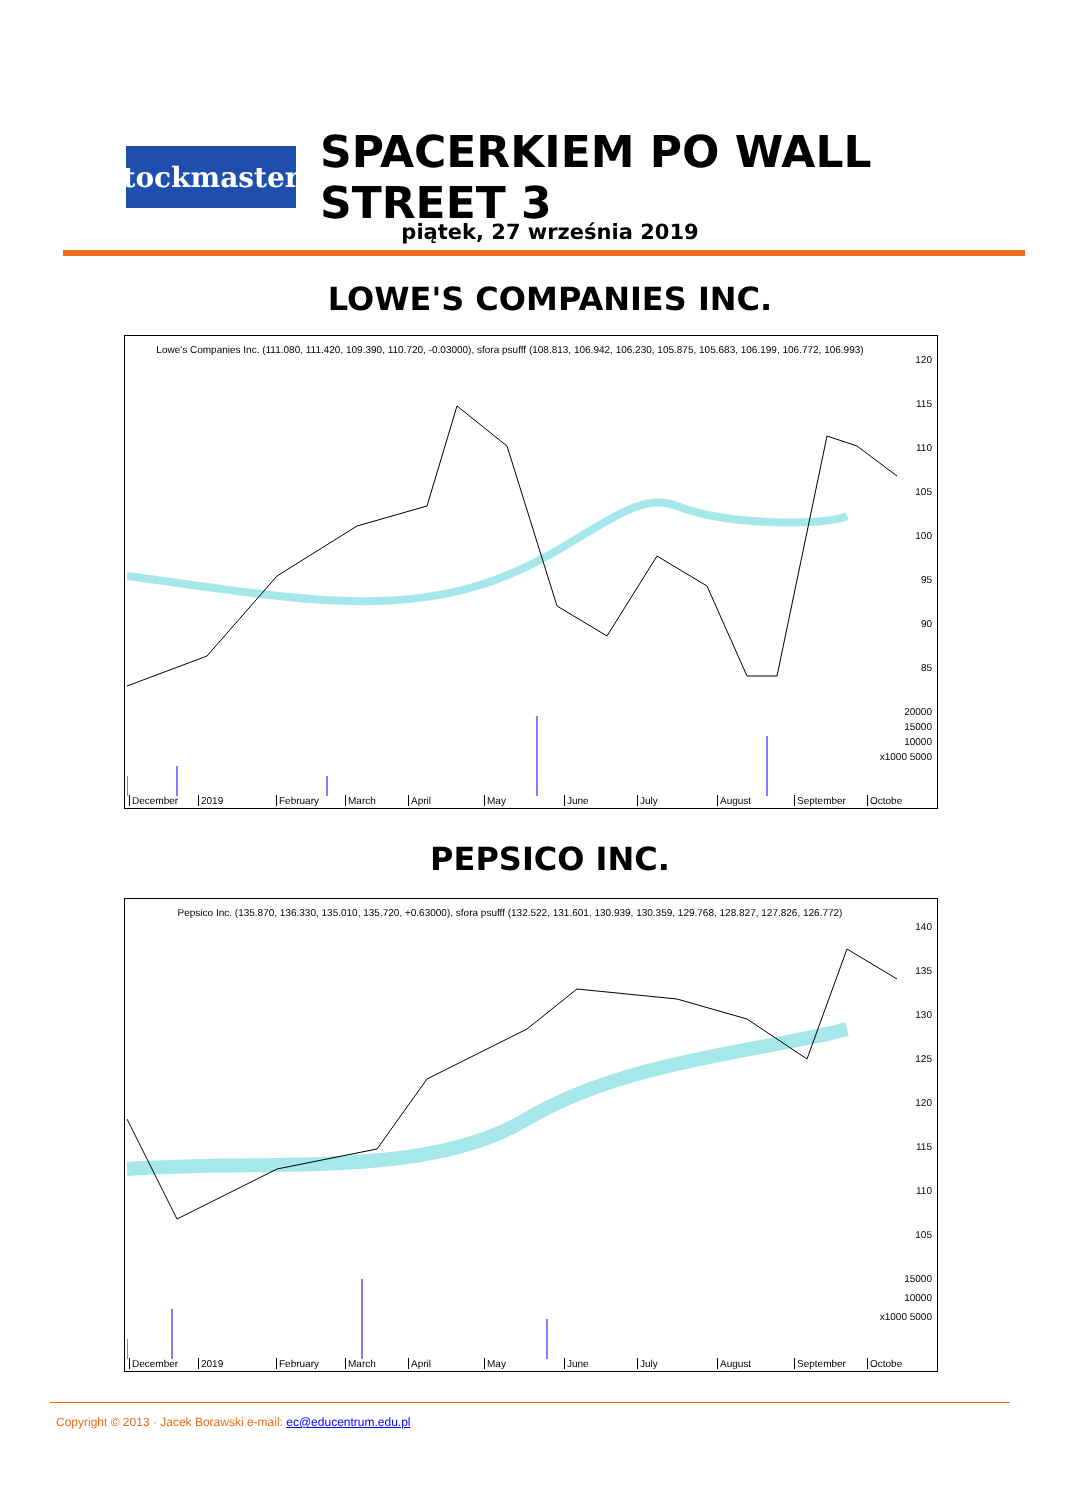StockmasterS
SPACERKIEM PO WALL STREET 3
piątek, 27 września 2019
LOWE'S COMPANIES INC.
Lowe's Companies Inc. (111.080, 111.420, 109.390, 110.720, -0.03000), sfora psufff (108.813, 106.942, 106.230, 105.875, 105.683, 106.199, 106.772, 106.993)
120
115
110
105
100
95
90
85
20000
15000
10000
x1000 5000
December 2019 February March April May June July August September Octobe
PEPSICO INC.
Pepsico Inc. (135.870, 136.330, 135.010, 135.720, +0.63000), sfora psufff (132.522, 131.601, 130.939, 130.359, 129.768, 128.827, 127.826, 126.772)
140
135
130
125
120
115
110
105
15000
10000
x1000 5000
December 2019 February March April May June July August September Octobe
Copyright © 2013 · Jacek Borawski e-mail: ec@educentrum.edu.pl